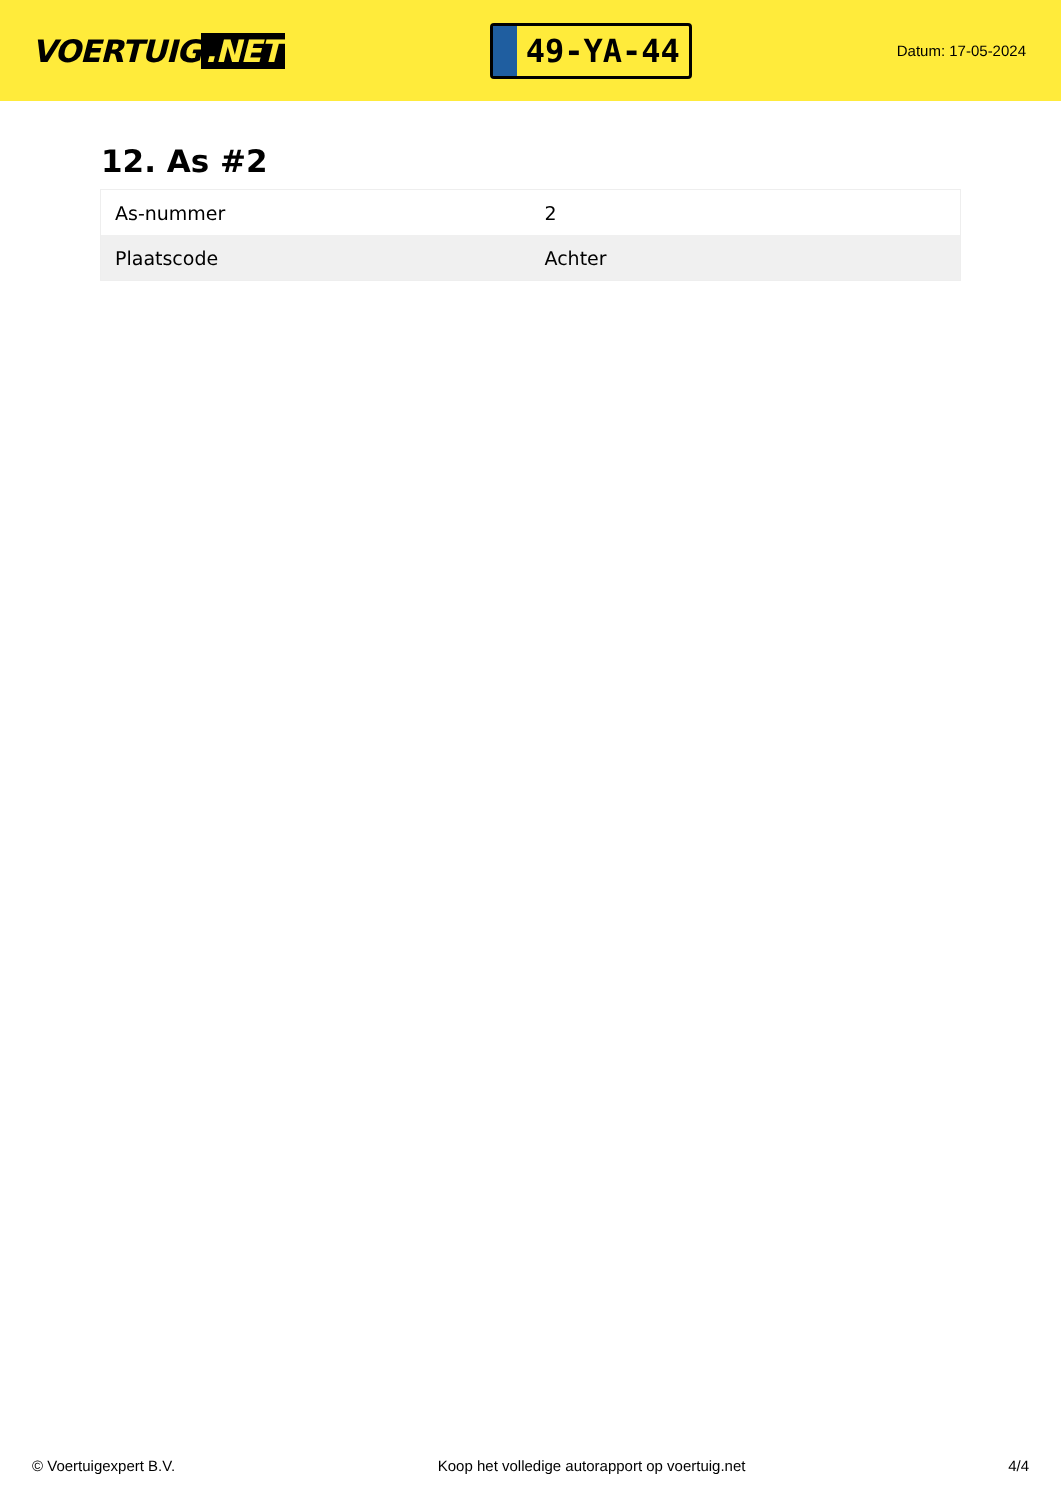VOERTUIG.NET
49-YA-44
Datum: 17-05-2024
12. As #2
| As-nummer | 2 |
| Plaatscode | Achter |
© Voertuigexpert B.V. Koop het volledige autorapport op voertuig.net 4/4